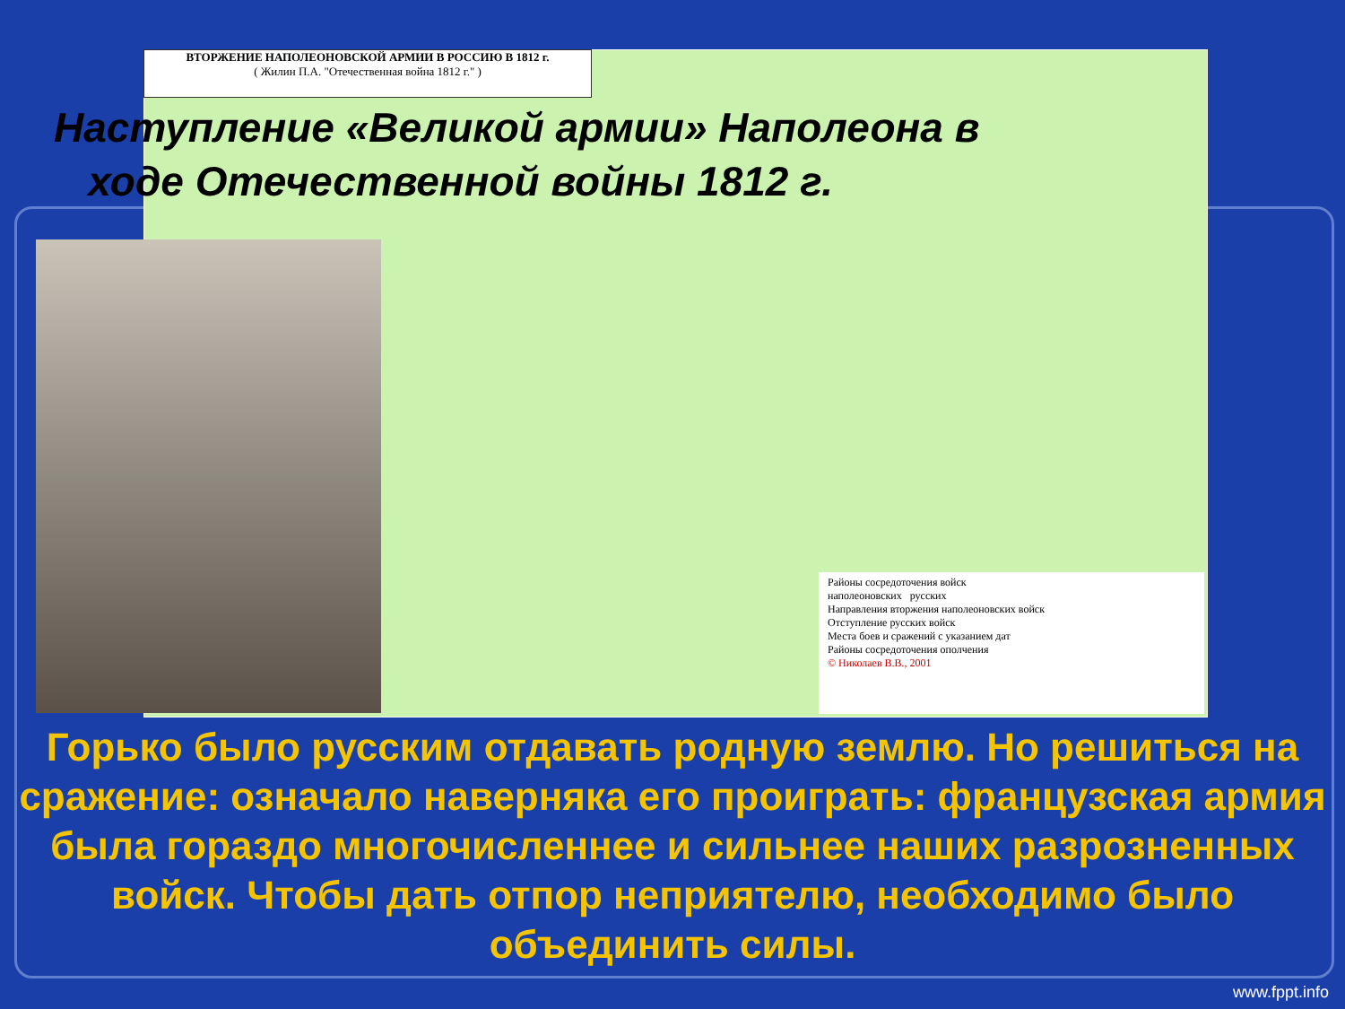ВТОРЖЕНИЕ НАПОЛЕОНОВСКОЙ АРМИИ В РОССИЮ В 1812 г.
( Жилин П.А. "Отечественная война 1812 г." )
Районы сосредоточения войск
наполеоновских русских
Направления вторжения наполеоновских войск
Отступление русских войск
Места боев и сражений с указанием дат
Районы сосредоточения ополчения
© Николаев В.В., 2001
Наступление «Великой армии» Наполеона в
ходе Отечественной войны 1812 г.
Горько было русским отдавать родную землю. Но решиться на сражение: означало наверняка его проиграть: французская армия была гораздо многочисленнее и сильнее наших разрозненных войск. Чтобы дать отпор неприятелю, необходимо было объединить силы.
www.fppt.info